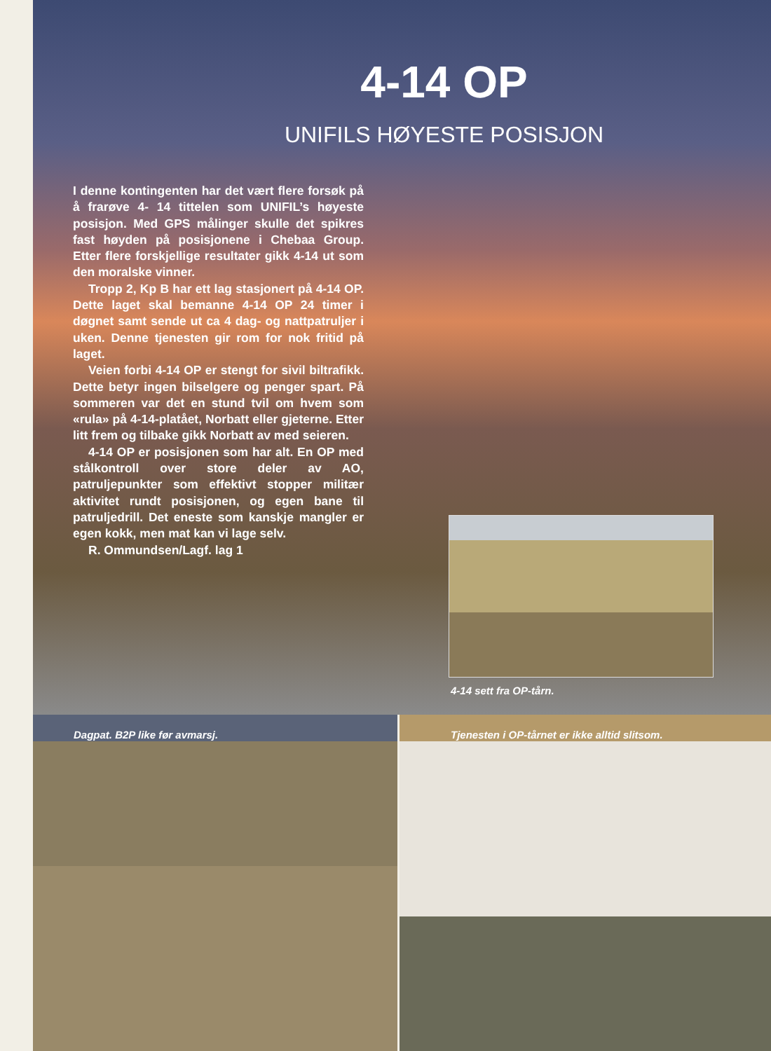4-14 OP
UNIFILS HØYESTE POSISJON
I denne kontingenten har det vært flere forsøk på å frarøve 4- 14 tittelen som UNIFIL’s høyeste posisjon. Med GPS målinger skulle det spikres fast høyden på posisjonene i Chebaa Group. Etter flere forskjellige resultater gikk 4-14 ut som den moralske vinner.
Tropp 2, Kp B har ett lag stasjonert på 4-14 OP. Dette laget skal bemanne 4-14 OP 24 timer i døgnet samt sende ut ca 4 dag- og nattpatruljer i uken. Denne tjenesten gir rom for nok fritid på laget.
Veien forbi 4-14 OP er stengt for sivil biltrafikk. Dette betyr ingen bilselgere og penger spart. På sommeren var det en stund tvil om hvem som «rula» på 4-14-platået, Norbatt eller gjeterne. Etter litt frem og tilbake gikk Norbatt av med seieren.
4-14 OP er posisjonen som har alt. En OP med stålkontroll over store deler av AO, patruljepunkter som effektivt stopper militær aktivitet rundt posisjonen, og egen bane til patruljedrill. Det eneste som kanskje mangler er egen kokk, men mat kan vi lage selv.
R. Ommundsen/Lagf. lag 1
4-14 sett fra OP-tårn.
Dagpat. B2P like før avmarsj. Tjenesten i OP-tårnet er ikke alltid slitsom.